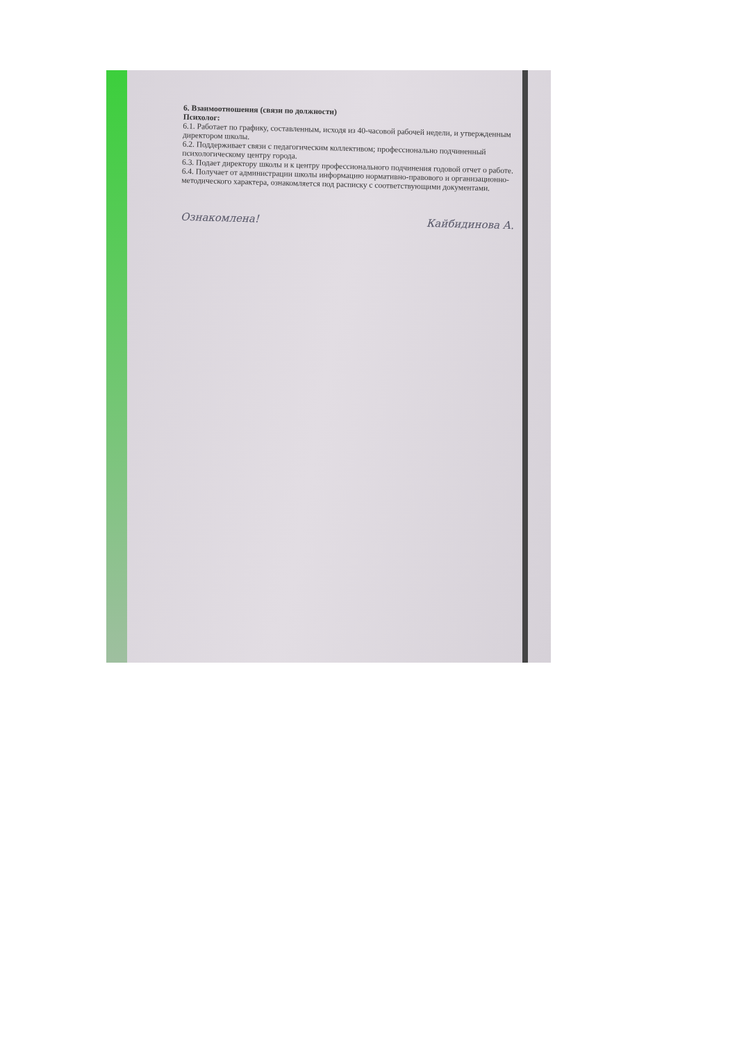6. Взаимоотношения (связи по должности)
Психолог:
6.1. Работает по графику, составленным, исходя из 40-часовой рабочей недели, и утвержденным директором школы.
6.2. Поддерживает связи с педагогическим коллективом; профессионально подчиненный психологическому центру города.
6.3. Подает директору школы и к центру профессионального подчинения годовой отчет о работе.
6.4. Получает от администрации школы информацию нормативно-правового и организационно-методического характера, ознакомляется под расписку с соответствующими документами.
Ознакомлена! Кайбидинова А.